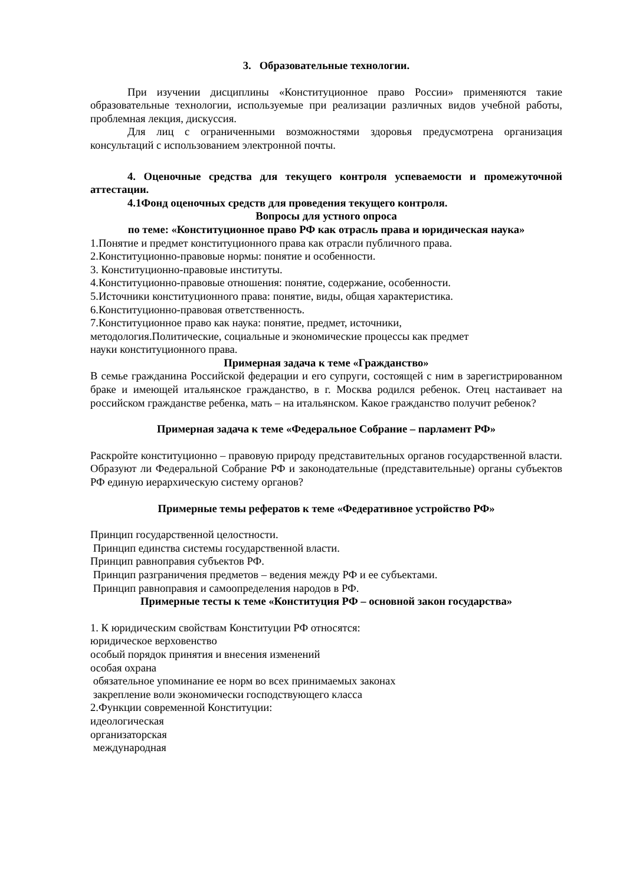3. Образовательные технологии.
При изучении дисциплины «Конституционное право России» применяются такие образовательные технологии, используемые при реализации различных видов учебной работы, проблемная лекция, дискуссия.
Для лиц с ограниченными возможностями здоровья предусмотрена организация консультаций с использованием электронной почты.
4. Оценочные средства для текущего контроля успеваемости и промежуточной аттестации.
4.1Фонд оценочных средств для проведения текущего контроля.
Вопросы для устного опроса
по теме: «Конституционное право РФ как отрасль права и юридическая наука»
1.Понятие и предмет конституционного права как отрасли публичного права.
2.Конституционно-правовые нормы: понятие и особенности.
3. Конституционно-правовые институты.
4.Конституционно-правовые отношения: понятие, содержание, особенности.
5.Источники конституционного права: понятие, виды, общая характеристика.
6.Конституционно-правовая ответственность.
7.Конституционное право как наука: понятие, предмет, источники,
методология.Политические, социальные и экономические процессы как предмет
науки конституционного права.
Примерная задача к теме «Гражданство»
В семье гражданина Российской федерации и его супруги, состоящей с ним в зарегистрированном браке и имеющей итальянское гражданство, в г. Москва родился ребенок. Отец настаивает на российском гражданстве ребенка, мать – на итальянском. Какое гражданство получит ребенок?
Примерная задача к теме «Федеральное Собрание – парламент РФ»
Раскройте конституционно – правовую природу представительных органов государственной власти. Образуют ли Федеральной Собрание РФ и законодательные (представительные) органы субъектов РФ единую иерархическую систему органов?
Примерные темы рефератов к теме «Федеративное устройство РФ»
Принцип государственной целостности.
Принцип единства системы государственной власти.
Принцип равноправия субъектов РФ.
Принцип разграничения предметов – ведения между РФ и ее субъектами.
Принцип равноправия и самоопределения народов в РФ.
Примерные тесты к теме «Конституция РФ – основной закон государства»
1. К юридическим свойствам Конституции РФ относятся:
юридическое верховенство
особый порядок принятия и внесения изменений
особая охрана
обязательное упоминание ее норм во всех принимаемых законах
закрепление воли экономически господствующего класса
2.Функции современной Конституции:
идеологическая
организаторская
международная